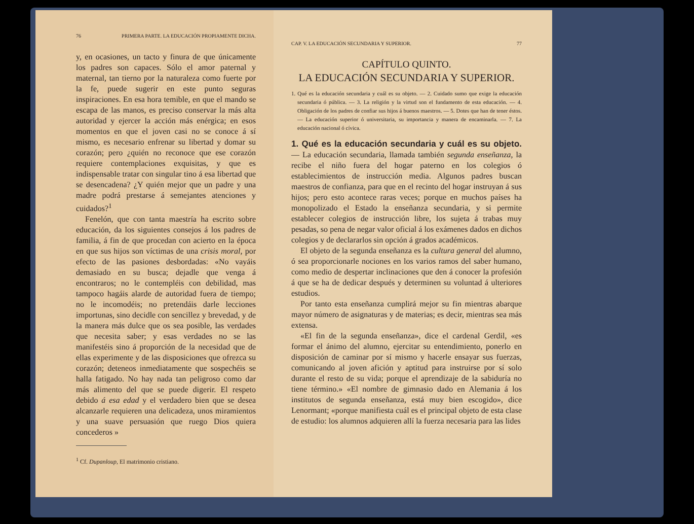76 PRIMERA PARTE. LA EDUCACIÓN PROPIAMENTE DICHA.
y, en ocasiones, un tacto y finura de que únicamente los padres son capaces. Sólo el amor paternal y maternal, tan tierno por la naturaleza como fuerte por la fe, puede sugerir en este punto seguras inspiraciones. En esa hora temible, en que el mando se escapa de las manos, es preciso conservar la más alta autoridad y ejercer la acción más enérgica; en esos momentos en que el joven casi no se conoce á sí mismo, es necesario enfrenar su libertad y domar su corazón; pero ¿quién no reconoce que ese corazón requiere contemplaciones exquisitas, y que es indispensable tratar con singular tino á esa libertad que se desencadena? ¿Y quién mejor que un padre y una madre podrá prestarse á semejantes atenciones y cuidados?<sup>1</sup>
Fenelón, que con tanta maestría ha escrito sobre educación, da los siguientes consejos á los padres de familia, á fin de que procedan con acierto en la época en que sus hijos son víctimas de una crisis moral, por efecto de las pasiones desbordadas: «No vayáis demasiado en su busca; dejadle que venga á encontraros; no le contempléis con debilidad, mas tampoco hagáis alarde de autoridad fuera de tiempo; no le incomodéis; no pretendáis darle lecciones importunas, sino decidle con sencillez y brevedad, y de la manera más dulce que os sea posible, las verdades que necesita saber; y esas verdades no se las manifestéis sino á proporción de la necesidad que de ellas experimente y de las disposiciones que ofrezca su corazón; deteneos inmediatamente que sospechéis se halla fatigado. No hay nada tan peligroso como dar más alimento del que se puede digerir. El respeto debido á esa edad y el verdadero bien que se desea alcanzarle requieren una delicadeza, unos miramientos y una suave persuasión que ruego Dios quiera concederos »
<sup>1</sup> Cf. Dupanloup, El matrimonio cristiano.
CAP. V. LA EDUCACIÓN SECUNDARIA Y SUPERIOR. 77
CAPÍTULO QUINTO.
LA EDUCACIÓN SECUNDARIA Y SUPERIOR.
1. Qué es la educación secundaria y cuál es su objeto. — 2. Cuidado sumo que exige la educación secundaria ó pública. — 3. La religión y la virtud son el fundamento de esta educación. — 4. Obligación de los padres de confiar sus hijos á buenos maestros. — 5. Dotes que han de tener éstos. — La educación superior ó universitaria, su importancia y manera de encaminarla. — 7. La educación nacional ó cívica.
1. Qué es la educación secundaria y cuál es su objeto. — La educación secundaria, llamada también segunda enseñanza, la recibe el niño fuera del hogar paterno en los colegios ó establecimientos de instrucción media. Algunos padres buscan maestros de confianza, para que en el recinto del hogar instruyan á sus hijos; pero esto acontece raras veces; porque en muchos países ha monopolizado el Estado la enseñanza secundaria, y si permite establecer colegios de instrucción libre, los sujeta á trabas muy pesadas, so pena de negar valor oficial á los exámenes dados en dichos colegios y de declararlos sin opción á grados académicos.
El objeto de la segunda enseñanza es la cultura general del alumno, ó sea proporcionarle nociones en los varios ramos del saber humano, como medio de despertar inclinaciones que den á conocer la profesión á que se ha de dedicar después y determinen su voluntad á ulteriores estudios.
Por tanto esta enseñanza cumplirá mejor su fin mientras abarque mayor número de asignaturas y de materias; es decir, mientras sea más extensa.
«El fin de la segunda enseñanza», dice el cardenal Gerdil, «es formar el ánimo del alumno, ejercitar su entendimiento, ponerlo en disposición de caminar por sí mismo y hacerle ensayar sus fuerzas, comunicando al joven afición y aptitud para instruirse por sí solo durante el resto de su vida; porque el aprendizaje de la sabiduría no tiene término.» «El nombre de gimnasio dado en Alemania á los institutos de segunda enseñanza, está muy bien escogido», dice Lenormant; «porque manifiesta cuál es el principal objeto de esta clase de estudio: los alumnos adquieren allí la fuerza necesaria para las lides